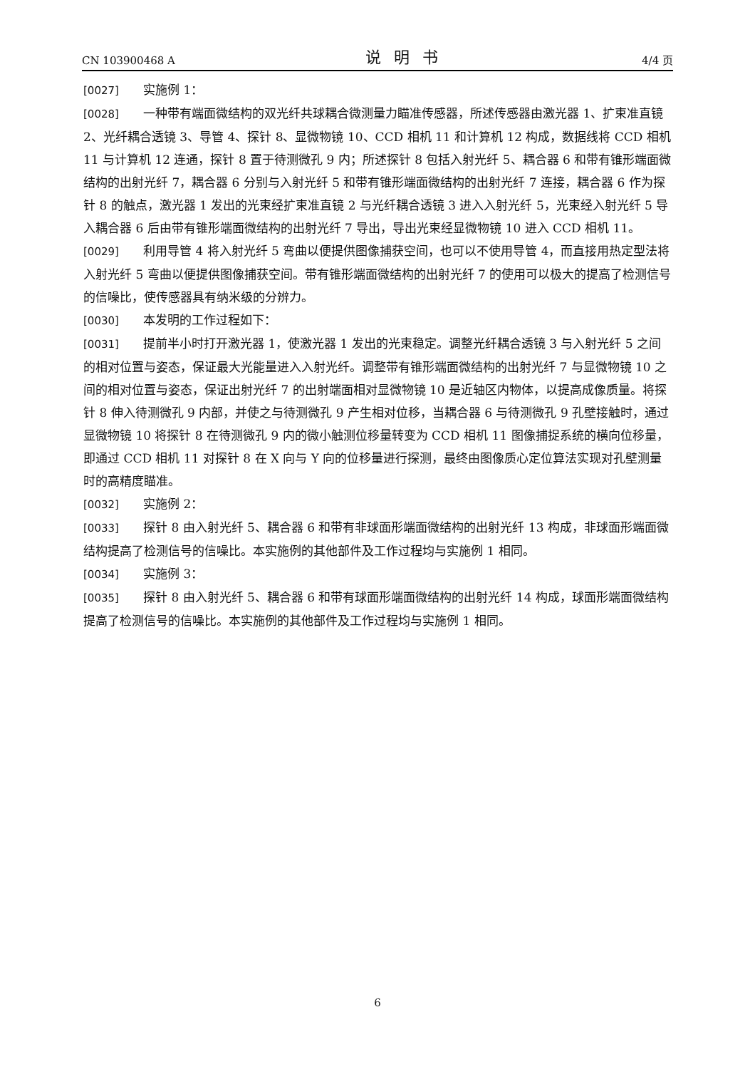CN 103900468 A 说明书 4/4 页
[0027] 实施例 1：
[0028] 一种带有端面微结构的双光纤共球耦合微测量力瞄准传感器，所述传感器由激光器 1、扩束准直镜 2、光纤耦合透镜 3、导管 4、探针 8、显微物镜 10、CCD 相机 11 和计算机 12 构成，数据线将 CCD 相机 11 与计算机 12 连通，探针 8 置于待测微孔 9 内；所述探针 8 包括入射光纤 5、耦合器 6 和带有锥形端面微结构的出射光纤 7，耦合器 6 分别与入射光纤 5 和带有锥形端面微结构的出射光纤 7 连接，耦合器 6 作为探针 8 的触点，激光器 1 发出的光束经扩束准直镜 2 与光纤耦合透镜 3 进入入射光纤 5，光束经入射光纤 5 导入耦合器 6 后由带有锥形端面微结构的出射光纤 7 导出，导出光束经显微物镜 10 进入 CCD 相机 11。
[0029] 利用导管 4 将入射光纤 5 弯曲以便提供图像捕获空间，也可以不使用导管 4，而直接用热定型法将入射光纤 5 弯曲以便提供图像捕获空间。带有锥形端面微结构的出射光纤 7 的使用可以极大的提高了检测信号的信噪比，使传感器具有纳米级的分辨力。
[0030] 本发明的工作过程如下：
[0031] 提前半小时打开激光器 1，使激光器 1 发出的光束稳定。调整光纤耦合透镜 3 与入射光纤 5 之间的相对位置与姿态，保证最大光能量进入入射光纤。调整带有锥形端面微结构的出射光纤 7 与显微物镜 10 之间的相对位置与姿态，保证出射光纤 7 的出射端面相对显微物镜 10 是近轴区内物体，以提高成像质量。将探针 8 伸入待测微孔 9 内部，并使之与待测微孔 9 产生相对位移，当耦合器 6 与待测微孔 9 孔壁接触时，通过显微物镜 10 将探针 8 在待测微孔 9 内的微小触测位移量转变为 CCD 相机 11 图像捕捉系统的横向位移量，即通过 CCD 相机 11 对探针 8 在 X 向与 Y 向的位移量进行探测，最终由图像质心定位算法实现对孔壁测量时的高精度瞄准。
[0032] 实施例 2：
[0033] 探针 8 由入射光纤 5、耦合器 6 和带有非球面形端面微结构的出射光纤 13 构成，非球面形端面微结构提高了检测信号的信噪比。本实施例的其他部件及工作过程均与实施例 1 相同。
[0034] 实施例 3：
[0035] 探针 8 由入射光纤 5、耦合器 6 和带有球面形端面微结构的出射光纤 14 构成，球面形端面微结构提高了检测信号的信噪比。本实施例的其他部件及工作过程均与实施例 1 相同。
6